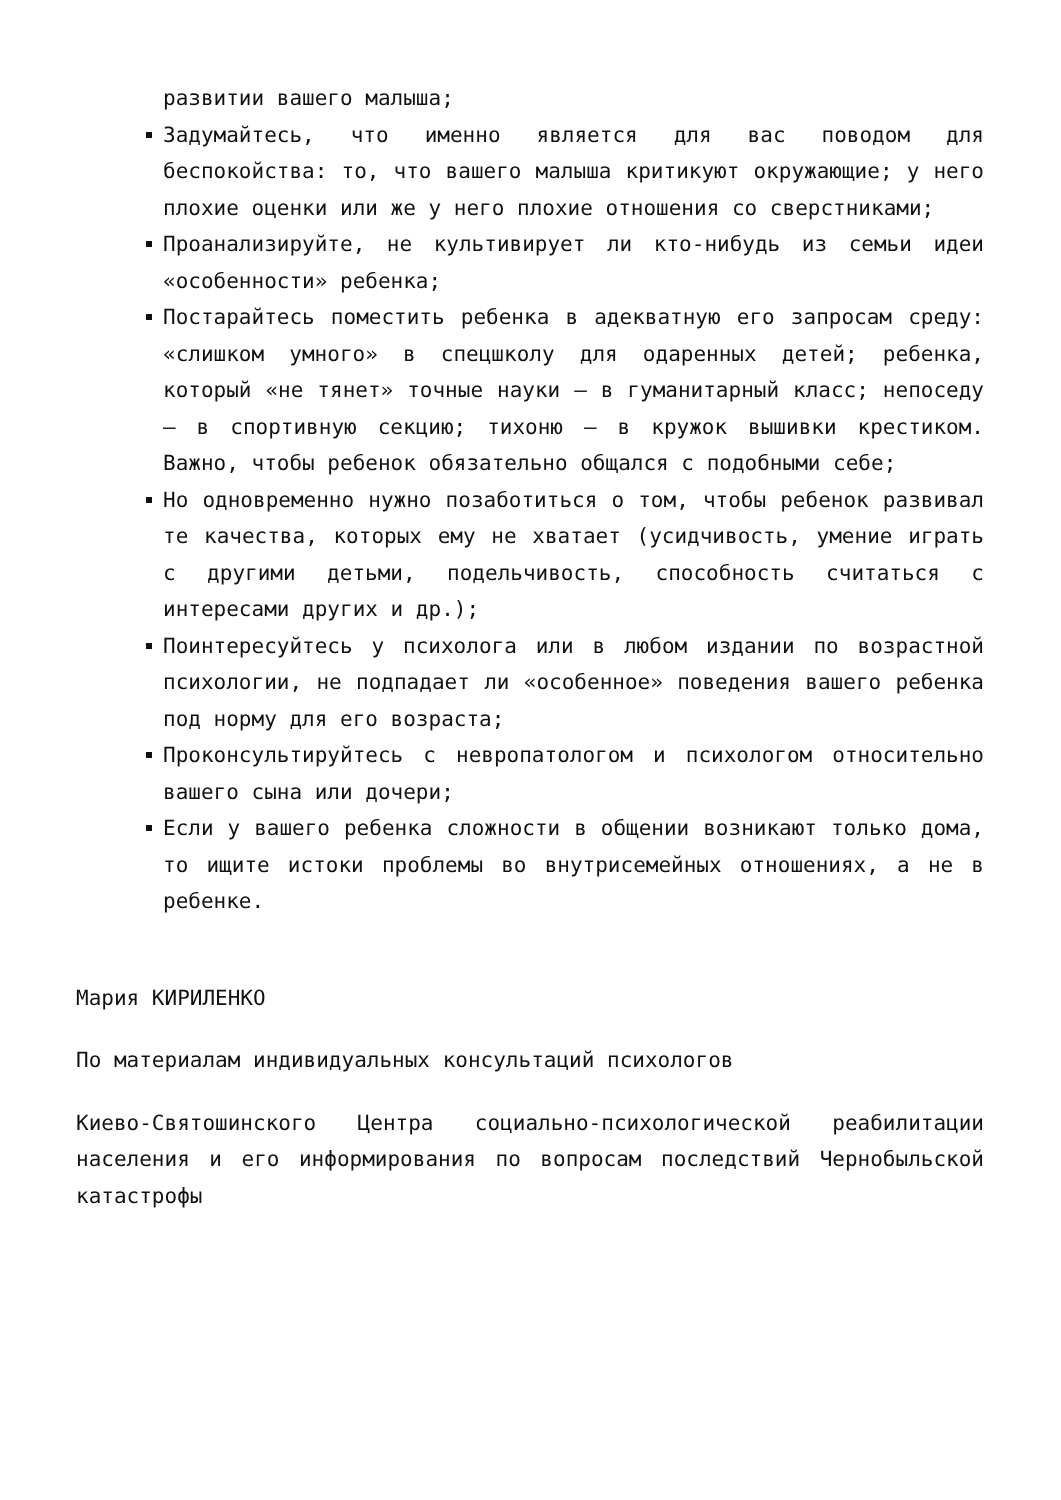развитии вашего малыша;
Задумайтесь, что именно является для вас поводом для беспокойства: то, что вашего малыша критикуют окружающие; у него плохие оценки или же у него плохие отношения со сверстниками;
Проанализируйте, не культивирует ли кто-нибудь из семьи идеи «особенности» ребенка;
Постарайтесь поместить ребенка в адекватную его запросам среду: «слишком умного» в спецшколу для одаренных детей; ребенка, который «не тянет» точные науки – в гуманитарный класс; непоседу – в спортивную секцию; тихоню – в кружок вышивки крестиком. Важно, чтобы ребенок обязательно общался с подобными себе;
Но одновременно нужно позаботиться о том, чтобы ребенок развивал те качества, которых ему не хватает (усидчивость, умение играть с другими детьми, подельчивость, способность считаться с интересами других и др.);
Поинтересуйтесь у психолога или в любом издании по возрастной психологии, не подпадает ли «особенное» поведения вашего ребенка под норму для его возраста;
Проконсультируйтесь с невропатологом и психологом относительно вашего сына или дочери;
Если у вашего ребенка сложности в общении возникают только дома, то ищите истоки проблемы во внутрисемейных отношениях, а не в ребенке.
Мария КИРИЛЕНКО
По материалам индивидуальных консультаций психологов
Киево-Святошинского Центра социально-психологической реабилитации населения и его информирования по вопросам последствий Чернобыльской катастрофы